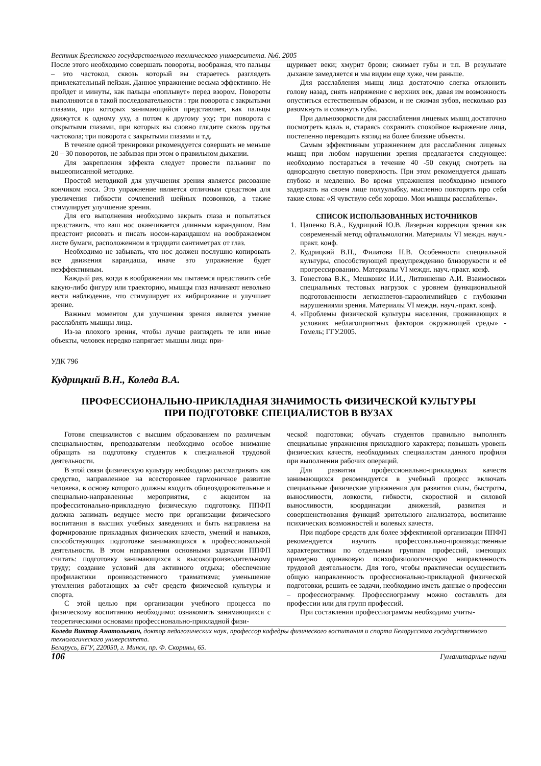Вестник Брестского государственного технического университета. №6. 2005
После этого необходимо совершать повороты, воображая, что пальцы – это частокол, сквозь который вы стараетесь разглядеть привлекательный пейзаж. Данное упражнение весьма эффективно. Не пройдет и минуты, как пальцы «поплывут» перед взором. Повороты выполняются в такой последовательности : три поворота с закрытыми глазами, при которых занимающийся представляет, как пальцы движутся к одному уху, а потом к другому уху; три поворота с открытыми глазами, при которых вы словно глядите сквозь прутья частокола; три поворота с закрытыми глазами и т.д.
В течение одной тренировки рекомендуется совершать не меньше 20 – 30 поворотов, не забывая при этом о правильном дыхании.
Для закрепления эффекта следует провести пальминг по вышеописанной методике.
Простой методикой для улучшения зрения является рисование кончиком носа. Это упражнение является отличным средством для увеличения гибкости сочленений шейных позвонков, а также стимулирует улучшение зрения.
Для его выполнения необходимо закрыть глаза и попытаться представить, что ваш нос оканчивается длинным карандашом. Вам предстоит рисовать и писать носом-карандашом на воображаемом листе бумаги, расположенном в тридцати сантиметрах от глаз.
Необходимо не забывать, что нос должен послушно копировать все движения карандаша, иначе это упражнение будет неэффективным.
Каждый раз, когда в воображении мы пытаемся представить себе какую-либо фигуру или траекторию, мышцы глаз начинают невольно вести наблюдение, что стимулирует их вибрирование и улучшает зрение.
Важным моментом для улучшения зрения является умение расслаблять мышцы лица.
Из-за плохого зрения, чтобы лучше разглядеть те или иные объекты, человек нередко напрягает мышцы лица: при-
щуривает веки; хмурит брови; сжимает губы и т.п. В результате дыхание замедляется и мы видим еще хуже, чем раньше.
Для расслабления мышц лица достаточно слегка отклонить голову назад, снять напряжение с верхних век, давая им возможность опуститься естественным образом, и не сжимая зубов, несколько раз разомкнуть и сомкнуть губы.
При дальнозоркости для расслабления лицевых мышц достаточно посмотреть вдаль и, стараясь сохранить спокойное выражение лица, постепенно переводить взгляд на более близкие объекты.
Самым эффективным упражнением для расслабления лицевых мышц при любом нарушении зрения предлагается следующее: необходимо постараться в течение 40 -50 секунд смотреть на однородную светлую поверхность. При этом рекомендуется дышать глубоко и медленно. Во время упражнения необходимо немного задержать на своем лице полуулыбку, мысленно повторять про себя такие слова: «Я чувствую себя хорошо. Мои мышцы расслаблены».
СПИСОК ИСПОЛЬЗОВАННЫХ ИСТОЧНИКОВ
1. Цапенко В.А., Кудрицкий Ю.В. Лазерная коррекция зрения как современный метод офтальмологии. Материалы VI междн. науч.-практ. конф.
2. Кудрицкий В.Н., Филатова Н.В. Особенности специальной культуры, способствующей предупреждению близорукости и её прогрессированию. Материалы VI междн. науч.-практ. конф.
3. Гонестова В.К., Мешконис И.И., Литвиненко А.И. Взаимосвязь специальных тестовых нагрузок с уровнем функциональной подготовленности легкоатлетов-параолимпийцев с глубокими нарушениями зрения. Материалы VI междн. науч.-практ. конф.
4. «Проблемы физической культуры населения, проживающих в условиях неблагоприятных факторов окружающей среды» - Гомель; ГГУ.2005.
УДК 796
Кудрицкий В.Н., Коледа В.А.
ПРОФЕССИОНАЛЬНО-ПРИКЛАДНАЯ ЗНАЧИМОСТЬ ФИЗИЧЕСКОЙ КУЛЬТУРЫ
ПРИ ПОДГОТОВКЕ СПЕЦИАЛИСТОВ В ВУЗАХ
Готовя специалистов с высшим образованием по различным специальностям, преподавателям необходимо особое внимание обращать на подготовку студентов к специальной трудовой деятельности.
В этой связи физическую культуру необходимо рассматривать как средство, направленное на всестороннее гармоничное развитие человека, в основу которого должны входить общеоздоровительные и специально-направленные мероприятия, с акцентом на професситонально-прикладную физическую подготовку. ППФП должна занимать ведущее место при организации физического воспитания в высших учебных заведениях и быть направлена на формирование прикладных физических качеств, умений и навыков, способствующих подготовке занимающихся к профессиональной деятельности. В этом направлении основными задачами ППФП считать: подготовку занимающихся к высокопроизводительному труду; создание условий для активного отдыха; обеспечение профилактики производственного травматизма; уменьшение утомления работающих за счёт средств физической культуры и спорта.
С этой целью при организации учебного процесса по физическому воспитанию необходимо: ознакомить занимающихся с теоретическими основами профессионально-прикладной физи-
ческой подготовки; обучать студентов правильно выполнять специальные упражнения прикладного характера; повышать уровень физических качеств, необходимых специалистам данного профиля при выполнении рабочих операций.
Для развития профессионально-прикладных качеств занимающихся рекомендуется в учебный процесс включать специальные физические упражнения для развития силы, быстроты, выносливости, ловкости, гибкости, скоростной и силовой выносливости, координации движений, развития и совершенствования функций зрительного анализатора, воспитание психических возможностей и волевых качеств.
При подборе средств для более эффективной организации ППФП рекомендуется изучить профессонально-производственные характеристики по отдельным группам профессий, имеющих примерно одинаковую психофизиологическую направленность трудовой деятельности. Для того, чтобы практически осуществить общую направленность профессионально-прикладной физической подготовки, решить ее задачи, необходимо иметь данные о профессии – профессиограмму. Профессиограмму можно составлять для профессии или для групп профессий.
При составлении профессиограммы необходимо учиты-
Коледа Виктор Анатольевич, доктор педагогических наук, профессор кафедры физического воспитания и спорта Белорусского государственного технологического университета.
Беларусь, БГУ, 220050, г. Минск, пр. Ф. Скорины, 65.
106 Гуманитарные науки